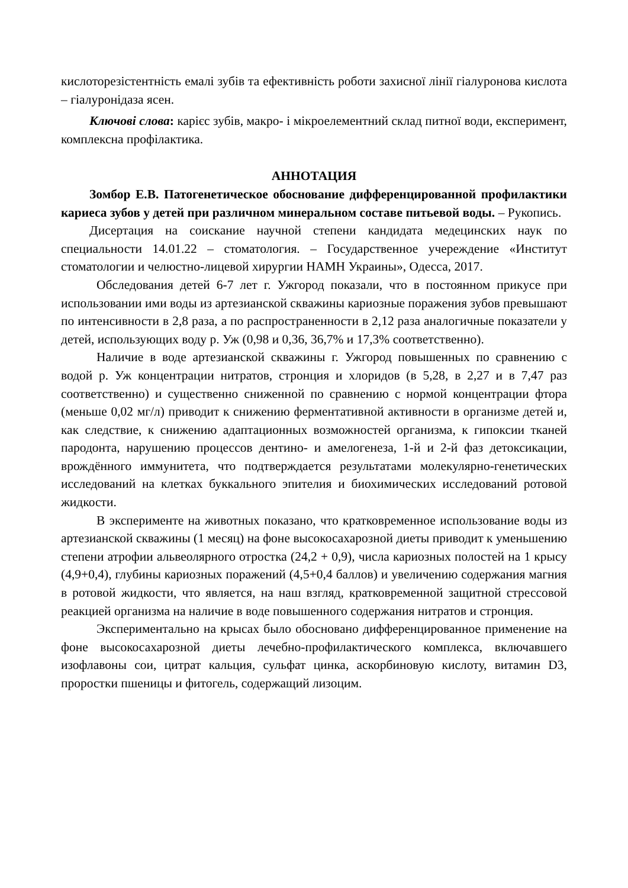кислоторезістентність емалі зубів та ефективність роботи захисної лінії гіалуронова кислота – гіалуронідаза ясен.
Ключові слова: карієс зубів, макро- і мікроелементний склад питної води, експеримент, комплексна профілактика.
АННОТАЦИЯ
Зомбор Е.В. Патогенетическое обоснование дифференцированной профилактики кариеса зубов у детей при различном минеральном составе питьевой воды. – Рукопись.
Дисертация на соискание научной степени кандидата медецинских наук по специальности 14.01.22 – стоматология. – Государственное учереждение «Институт стоматологии и челюстно-лицевой хирургии НАМН Украины», Одесса, 2017.
Обследования детей 6-7 лет г. Ужгород показали, что в постоянном прикусе при использовании ими воды из артезианской скважины кариозные поражения зубов превышают по интенсивности в 2,8 раза, а по распространенности в 2,12 раза аналогичные показатели у детей, использующих воду р. Уж (0,98 и 0,36, 36,7% и 17,3% соответственно).
Наличие в воде артезианской скважины г. Ужгород повышенных по сравнению с водой р. Уж концентрации нитратов, стронция и хлоридов (в 5,28, в 2,27 и в 7,47 раз соответственно) и существенно сниженной по сравнению с нормой концентрации фтора (меньше 0,02 мг/л) приводит к снижению ферментативной активности в организме детей и, как следствие, к снижению адаптационных возможностей организма, к гипоксии тканей пародонта, нарушению процессов дентино- и амелогенеза, 1-й и 2-й фаз детоксикации, врождённого иммунитета, что подтверждается результатами молекулярно-генетических исследований на клетках буккального эпителия и биохимических исследований ротовой жидкости.
В эксперименте на животных показано, что кратковременное использование воды из артезианской скважины (1 месяц) на фоне высокосахарозной диеты приводит к уменьшению степени атрофии альвеолярного отростка (24,2 + 0,9), числа кариозных полостей на 1 крысу (4,9+0,4), глубины кариозных поражений (4,5+0,4 баллов) и увеличению содержания магния в ротовой жидкости, что является, на наш взгляд, кратковременной защитной стрессовой реакцией организма на наличие в воде повышенного содержания нитратов и стронция.
Экспериментально на крысах было обосновано дифференцированное применение на фоне высокосахарозной диеты лечебно-профилактического комплекса, включавшего изофлавоны сои, цитрат кальция, сульфат цинка, аскорбиновую кислоту, витамин D3, проростки пшеницы и фитогель, содержащий лизоцим.